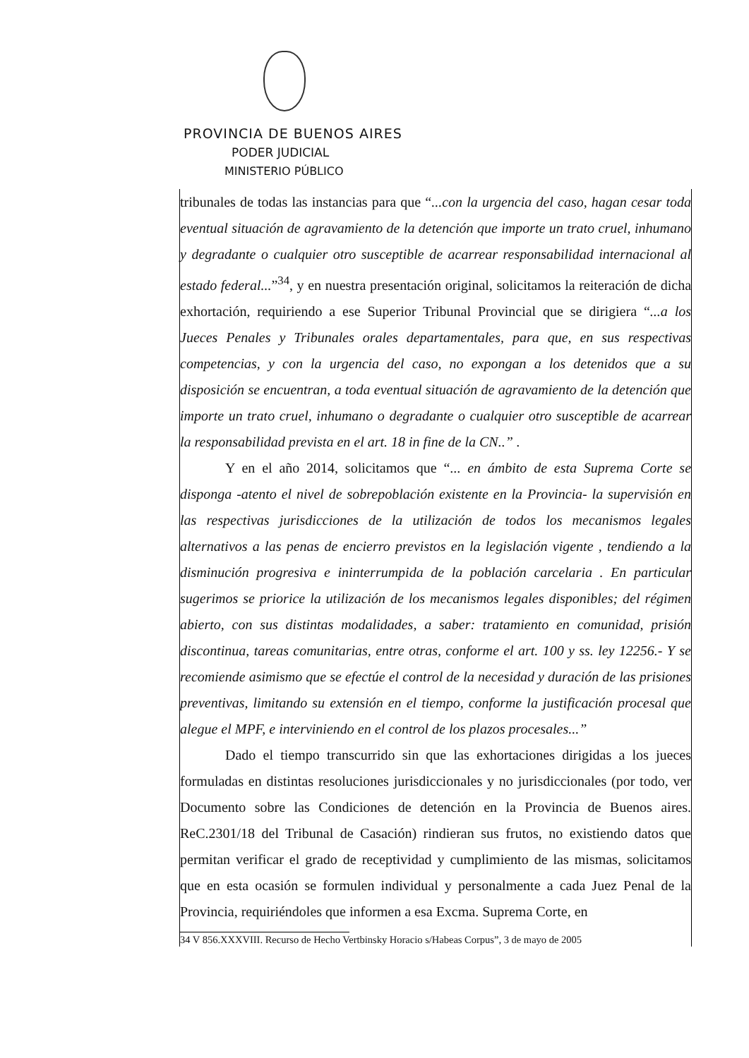PROVINCIA DE BUENOS AIRES
PODER JUDICIAL
MINISTERIO PÚBLICO
tribunales de todas las instancias para que “...con la urgencia del caso, hagan cesar toda eventual situación de agravamiento de la detención que importe un trato cruel, inhumano y degradante o cualquier otro susceptible de acarrear responsabilidad internacional al estado federal...”<sup>34</sup>, y en nuestra presentación original, solicitamos la reiteración de dicha exhortación, requiriendo a ese Superior Tribunal Provincial que se dirigiera “...a los Jueces Penales y Tribunales orales departamentales, para que, en sus respectivas competencias, y con la urgencia del caso, no expongan a los detenidos que a su disposición se encuentran, a toda eventual situación de agravamiento de la detención que importe un trato cruel, inhumano o degradante o cualquier otro susceptible de acarrear la responsabilidad prevista en el art. 18 in fine de la CN..” .
Y en el año 2014, solicitamos que “... en ámbito de esta Suprema Corte se disponga -atento el nivel de sobrepoblación existente en la Provincia- la supervisión en las respectivas jurisdicciones de la utilización de todos los mecanismos legales alternativos a las penas de encierro previstos en la legislación vigente , tendiendo a la disminución progresiva e ininterrumpida de la población carcelaria . En particular sugerimos se priorice la utilización de los mecanismos legales disponibles; del régimen abierto, con sus distintas modalidades, a saber: tratamiento en comunidad, prisión discontinua, tareas comunitarias, entre otras, conforme el art. 100 y ss. ley 12256.- Y se recomiende asimismo que se efectúe el control de la necesidad y duración de las prisiones preventivas, limitando su extensión en el tiempo, conforme la justificación procesal que alegue el MPF, e interviniendo en el control de los plazos procesales...”
Dado el tiempo transcurrido sin que las exhortaciones dirigidas a los jueces formuladas en distintas resoluciones jurisdiccionales y no jurisdiccionales (por todo, ver Documento sobre las Condiciones de detención en la Provincia de Buenos aires. ReC.2301/18 del Tribunal de Casación) rindieran sus frutos, no existiendo datos que permitan verificar el grado de receptividad y cumplimiento de las mismas, solicitamos que en esta ocasión se formulen individual y personalmente a cada Juez Penal de la Provincia, requiriéndoles que informen a esa Excma. Suprema Corte, en
34 V 856.XXXVIII. Recurso de Hecho Vertbinsky Horacio s/Habeas Corpus”, 3 de mayo de 2005